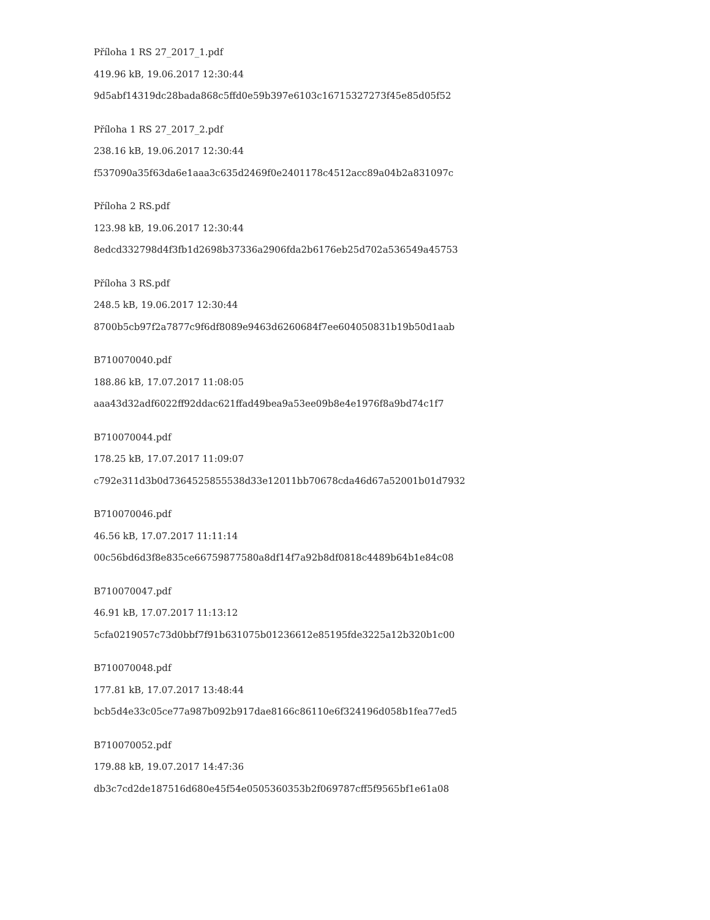Příloha 1 RS 27_2017_1.pdf
419.96 kB, 19.06.2017 12:30:44
9d5abf14319dc28bada868c5ffd0e59b397e6103c16715327273f45e85d05f52
Příloha 1 RS 27_2017_2.pdf
238.16 kB, 19.06.2017 12:30:44
f537090a35f63da6e1aaa3c635d2469f0e2401178c4512acc89a04b2a831097c
Příloha 2 RS.pdf
123.98 kB, 19.06.2017 12:30:44
8edcd332798d4f3fb1d2698b37336a2906fda2b6176eb25d702a536549a45753
Příloha 3 RS.pdf
248.5 kB, 19.06.2017 12:30:44
8700b5cb97f2a7877c9f6df8089e9463d6260684f7ee604050831b19b50d1aab
B710070040.pdf
188.86 kB, 17.07.2017 11:08:05
aaa43d32adf6022ff92ddac621ffad49bea9a53ee09b8e4e1976f8a9bd74c1f7
B710070044.pdf
178.25 kB, 17.07.2017 11:09:07
c792e311d3b0d7364525855538d33e12011bb70678cda46d67a52001b01d7932
B710070046.pdf
46.56 kB, 17.07.2017 11:11:14
00c56bd6d3f8e835ce66759877580a8df14f7a92b8df0818c4489b64b1e84c08
B710070047.pdf
46.91 kB, 17.07.2017 11:13:12
5cfa0219057c73d0bbf7f91b631075b01236612e85195fde3225a12b320b1c00
B710070048.pdf
177.81 kB, 17.07.2017 13:48:44
bcb5d4e33c05ce77a987b092b917dae8166c86110e6f324196d058b1fea77ed5
B710070052.pdf
179.88 kB, 19.07.2017 14:47:36
db3c7cd2de187516d680e45f54e0505360353b2f069787cff5f9565bf1e61a08